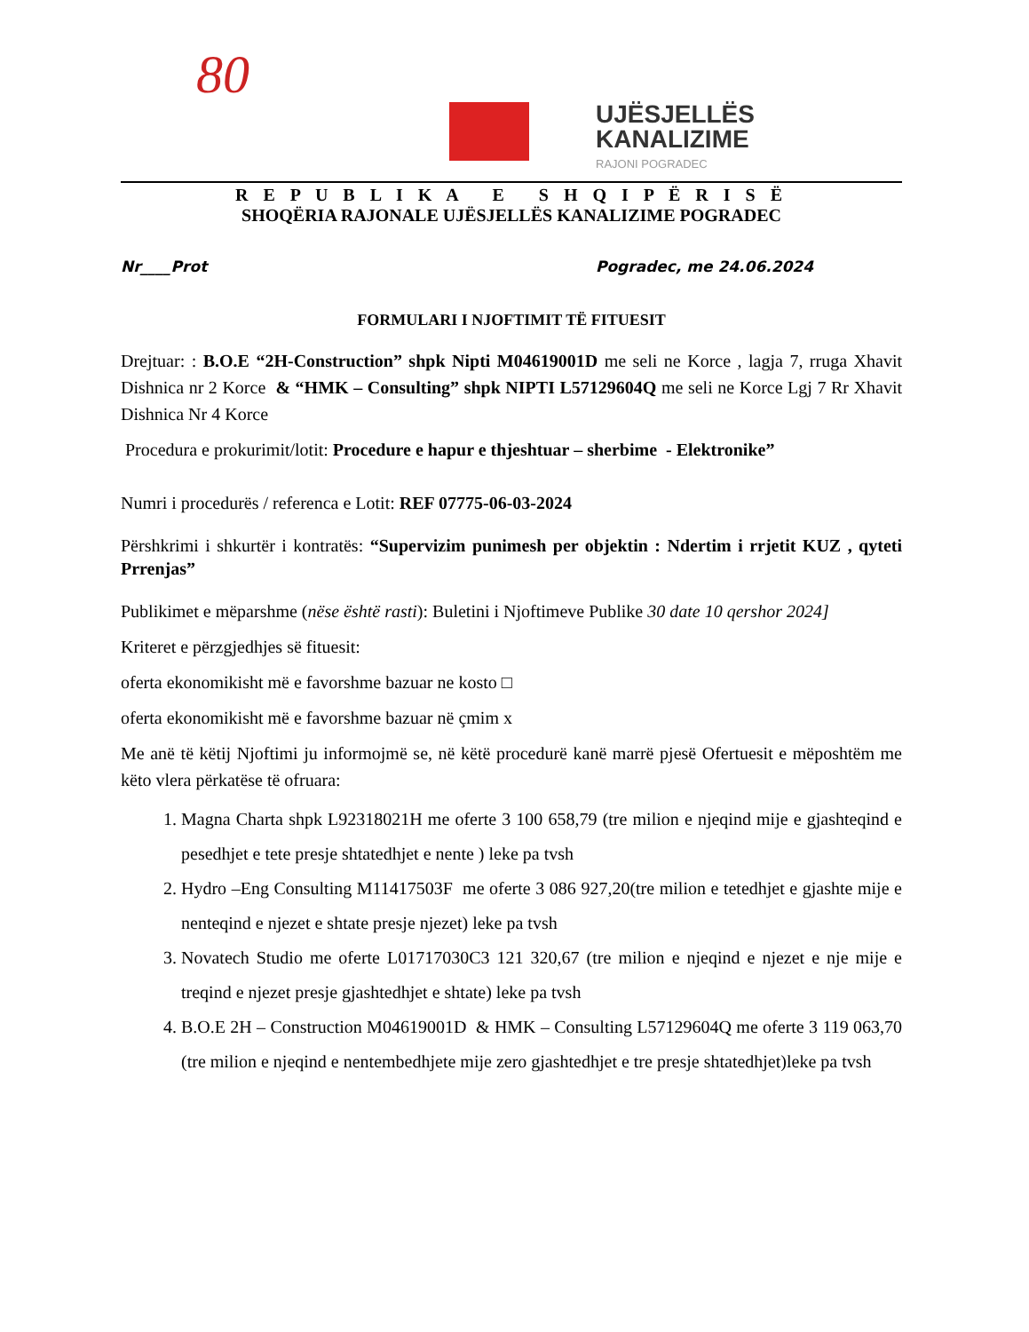80
UJËSJELLËS
KANALIZIME
RAJONI POGRADEC
R E P U B L I K A E S H Q I P Ë R I S Ë
SHOQËRIA RAJONALE UJËSJELLËS KANALIZIME POGRADEC
Nr____Prot Pogradec, me 24.06.2024
FORMULARI I NJOFTIMIT TË FITUESIT
Drejtuar: : B.O.E “2H-Construction” shpk Nipti M04619001D me seli ne Korce , lagja 7, rruga Xhavit Dishnica nr 2 Korce & “HMK – Consulting” shpk NIPTI L57129604Q me seli ne Korce Lgj 7 Rr Xhavit Dishnica Nr 4 Korce
Procedura e prokurimit/lotit: Procedure e hapur e thjeshtuar – sherbime - Elektronike”
Numri i procedurës / referenca e Lotit: REF 07775-06-03-2024
Përshkrimi i shkurtër i kontratës: “Supervizim punimesh per objektin : Ndertim i rrjetit KUZ , qyteti Prrenjas”
Publikimet e mëparshme (nëse është rasti): Buletini i Njoftimeve Publike 30 date 10 qershor 2024]
Kriteret e përzgjedhjes së fituesit:
oferta ekonomikisht më e favorshme bazuar ne kosto □
oferta ekonomikisht më e favorshme bazuar në çmim x
Me anë të këtij Njoftimi ju informojmë se, në këtë procedurë kanë marrë pjesë Ofertuesit e mëposhtëm me këto vlera përkatëse të ofruara:
1. Magna Charta shpk L92318021H me oferte 3 100 658,79 (tre milion e njeqind mije e gjashteqind e pesedhjet e tete presje shtatedhjet e nente ) leke pa tvsh
2. Hydro –Eng Consulting M11417503F me oferte 3 086 927,20(tre milion e tetedhjet e gjashte mije e nenteqind e njezet e shtate presje njezet) leke pa tvsh
3. Novatech Studio me oferte L01717030C3 121 320,67 (tre milion e njeqind e njezet e nje mije e treqind e njezet presje gjashtedhjet e shtate) leke pa tvsh
4. B.O.E 2H – Construction M04619001D & HMK – Consulting L57129604Q me oferte 3 119 063,70 (tre milion e njeqind e nentembedhjete mije zero gjashtedhjet e tre presje shtatedhjet)leke pa tvsh